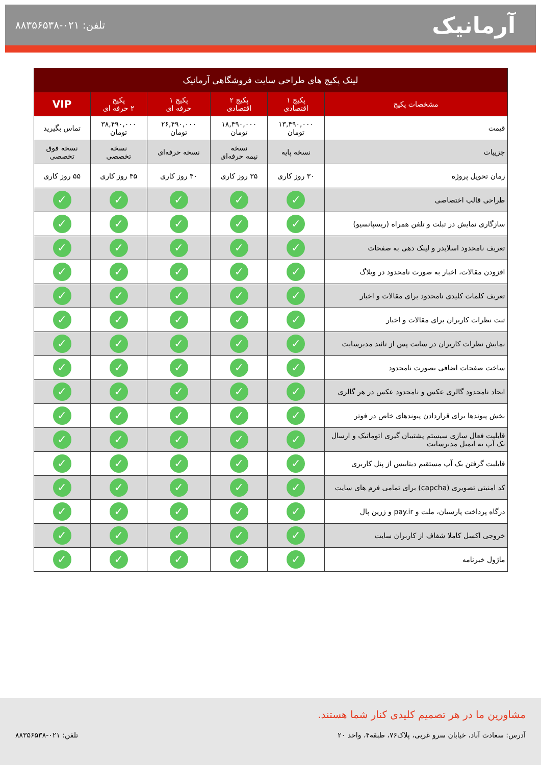آرمانیک
تلفن: ۰۲۱-۸۸۳۵۶۵۳۸
| لینک پکیج های طراحی سایت فروشگاهی آرمانیک | | | | | |
| --- | --- | --- | --- | --- | --- |
| مشخصات پکیج | پکیج ۱ اقتصادی | پکیج ۲ اقتصادی | پکیج ۱ حرفه ای | پکیج ۲ حرفه ای | VIP |
| قیمت | ۱۳,۴۹۰,۰۰۰ تومان | ۱۸,۴۹۰,۰۰۰ تومان | ۲۶,۴۹۰,۰۰۰ تومان | ۳۸,۴۹۰,۰۰۰ تومان | تماس بگیرید |
| جزییات | نسخه پایه | نسخه نیمه حرفه‌ای | نسخه حرفه‌ای | نسخه تخصصی | نسخه فوق تخصصی |
| زمان تحویل پروژه | ۳۰ روز کاری | ۳۵ روز کاری | ۴۰ روز کاری | ۴۵ روز کاری | ۵۵ روز کاری |
| طراحی قالب اختصاصی | ✓ | ✓ | ✓ | ✓ | ✓ |
| سازگاری نمایش در تبلت و تلفن همراه (ریسپانسیو) | ✓ | ✓ | ✓ | ✓ | ✓ |
| تعریف نامحدود اسلایدر و لینک دهی به صفحات | ✓ | ✓ | ✓ | ✓ | ✓ |
| افزودن مقالات، اخبار به صورت نامحدود در وبلاگ | ✓ | ✓ | ✓ | ✓ | ✓ |
| تعریف کلمات کلیدی نامحدود برای مقالات و اخبار | ✓ | ✓ | ✓ | ✓ | ✓ |
| ثبت نظرات کاربران برای مقالات و اخبار | ✓ | ✓ | ✓ | ✓ | ✓ |
| نمایش نظرات کاربران در سایت پس از تائید مدیرسایت | ✓ | ✓ | ✓ | ✓ | ✓ |
| ساخت صفحات اضافی بصورت نامحدود | ✓ | ✓ | ✓ | ✓ | ✓ |
| ایجاد نامحدود گالری عکس و نامحدود عکس در هر گالری | ✓ | ✓ | ✓ | ✓ | ✓ |
| بخش پیوندها برای قراردادن پیوندهای خاص در فوتر | ✓ | ✓ | ✓ | ✓ | ✓ |
| قابلیت فعال سازی سیستم پشتیبان گیری اتوماتیک و ارسال بک آپ به ایمیل مدیرسایت | ✓ | ✓ | ✓ | ✓ | ✓ |
| قابلیت گرفتن بک آپ مستقیم دیتابیس از پنل کاربری | ✓ | ✓ | ✓ | ✓ | ✓ |
| کد امنیتی تصویری (capcha) برای تمامی فرم های سایت | ✓ | ✓ | ✓ | ✓ | ✓ |
| درگاه پرداخت پارسیان، ملت و pay.ir و زرین پال | ✓ | ✓ | ✓ | ✓ | ✓ |
| خروجی اکسل کاملا شفاف از کاربران سایت | ✓ | ✓ | ✓ | ✓ | ✓ |
| ماژول خبرنامه | ✓ | ✓ | ✓ | ✓ | ✓ |
مشاورین ما در هر تصمیم کلیدی کنار شما هستند.
آدرس: سعادت آباد، خیابان سرو غربی، پلاک۷۶، طبقه۴، واحد ۲۰ تلفن: ۰۲۱-۸۸۳۵۶۵۳۸